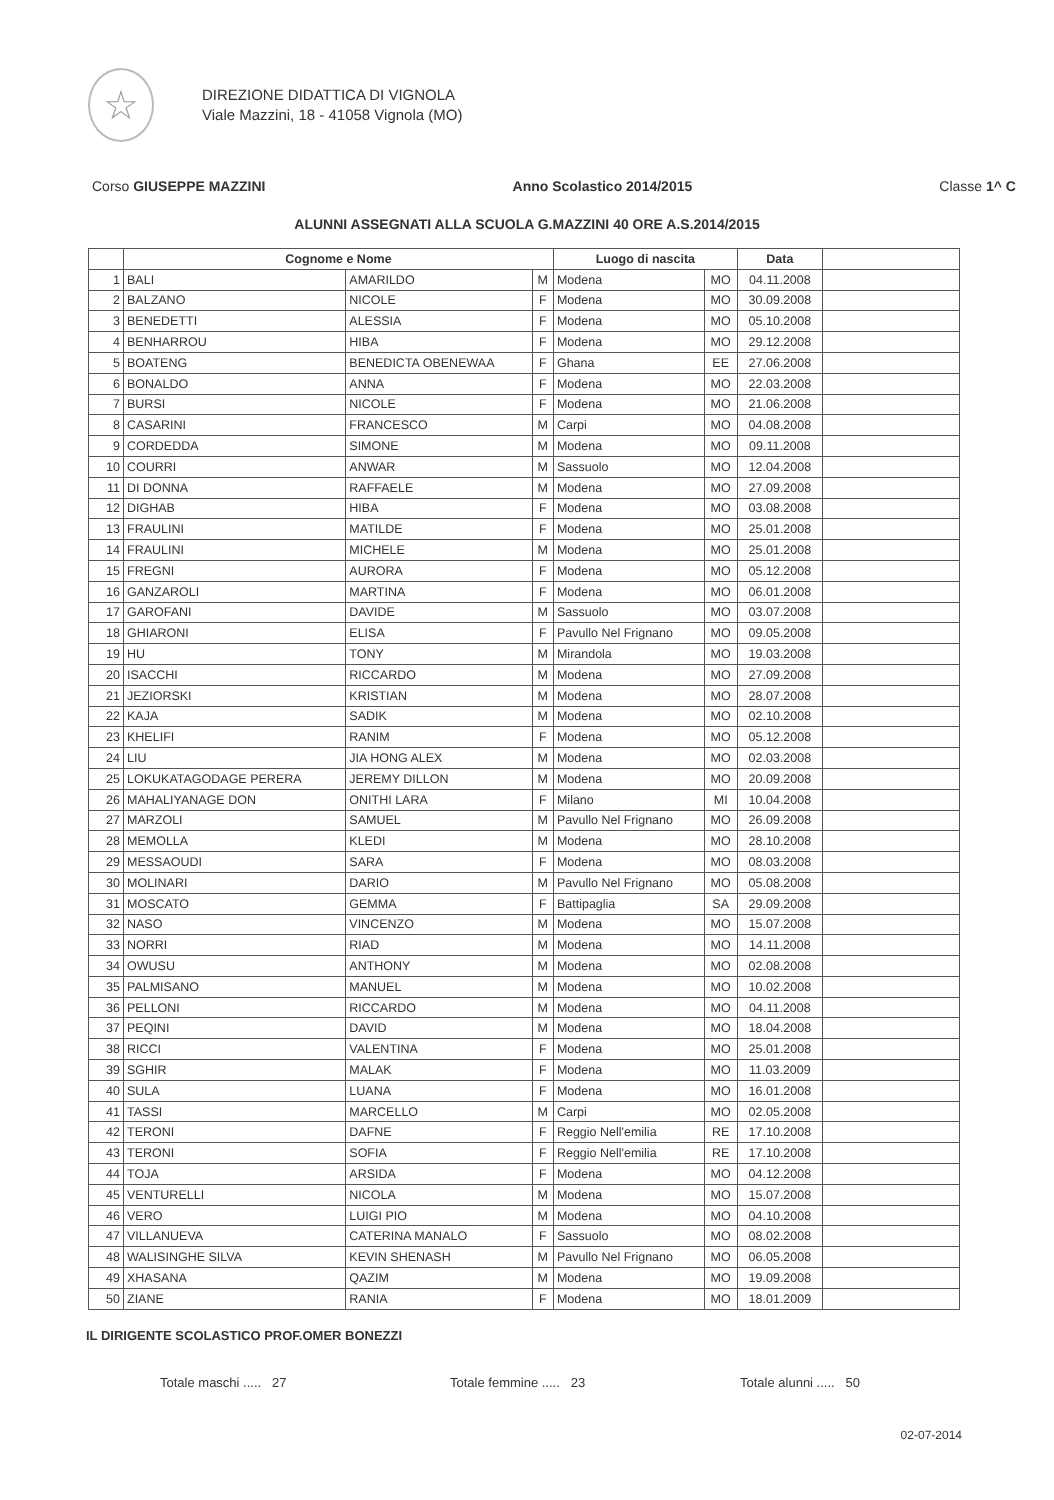☆
DIREZIONE DIDATTICA DI VIGNOLA
Viale Mazzini, 18 - 41058 Vignola (MO)
Corso GIUSEPPE MAZZINI Anno Scolastico 2014/2015 Classe 1^ C
ALUNNI ASSEGNATI ALLA SCUOLA G.MAZZINI 40 ORE A.S.2014/2015
| | Cognome e Nome | | | Luogo di nascita | | Data | |
| --- | --- | --- | --- | --- | --- | --- | --- |
| 1 | BALI | AMARILDO | M | Modena | MO | 04.11.2008 | |
| 2 | BALZANO | NICOLE | F | Modena | MO | 30.09.2008 | |
| 3 | BENEDETTI | ALESSIA | F | Modena | MO | 05.10.2008 | |
| 4 | BENHARROU | HIBA | F | Modena | MO | 29.12.2008 | |
| 5 | BOATENG | BENEDICTA OBENEWAA | F | Ghana | EE | 27.06.2008 | |
| 6 | BONALDO | ANNA | F | Modena | MO | 22.03.2008 | |
| 7 | BURSI | NICOLE | F | Modena | MO | 21.06.2008 | |
| 8 | CASARINI | FRANCESCO | M | Carpi | MO | 04.08.2008 | |
| 9 | CORDEDDA | SIMONE | M | Modena | MO | 09.11.2008 | |
| 10 | COURRI | ANWAR | M | Sassuolo | MO | 12.04.2008 | |
| 11 | DI DONNA | RAFFAELE | M | Modena | MO | 27.09.2008 | |
| 12 | DIGHAB | HIBA | F | Modena | MO | 03.08.2008 | |
| 13 | FRAULINI | MATILDE | F | Modena | MO | 25.01.2008 | |
| 14 | FRAULINI | MICHELE | M | Modena | MO | 25.01.2008 | |
| 15 | FREGNI | AURORA | F | Modena | MO | 05.12.2008 | |
| 16 | GANZAROLI | MARTINA | F | Modena | MO | 06.01.2008 | |
| 17 | GAROFANI | DAVIDE | M | Sassuolo | MO | 03.07.2008 | |
| 18 | GHIARONI | ELISA | F | Pavullo Nel Frignano | MO | 09.05.2008 | |
| 19 | HU | TONY | M | Mirandola | MO | 19.03.2008 | |
| 20 | ISACCHI | RICCARDO | M | Modena | MO | 27.09.2008 | |
| 21 | JEZIORSKI | KRISTIAN | M | Modena | MO | 28.07.2008 | |
| 22 | KAJA | SADIK | M | Modena | MO | 02.10.2008 | |
| 23 | KHELIFI | RANIM | F | Modena | MO | 05.12.2008 | |
| 24 | LIU | JIA HONG ALEX | M | Modena | MO | 02.03.2008 | |
| 25 | LOKUKATAGODAGE PERERA | JEREMY DILLON | M | Modena | MO | 20.09.2008 | |
| 26 | MAHALIYANAGE DON | ONITHI LARA | F | Milano | MI | 10.04.2008 | |
| 27 | MARZOLI | SAMUEL | M | Pavullo Nel Frignano | MO | 26.09.2008 | |
| 28 | MEMOLLA | KLEDI | M | Modena | MO | 28.10.2008 | |
| 29 | MESSAOUDI | SARA | F | Modena | MO | 08.03.2008 | |
| 30 | MOLINARI | DARIO | M | Pavullo Nel Frignano | MO | 05.08.2008 | |
| 31 | MOSCATO | GEMMA | F | Battipaglia | SA | 29.09.2008 | |
| 32 | NASO | VINCENZO | M | Modena | MO | 15.07.2008 | |
| 33 | NORRI | RIAD | M | Modena | MO | 14.11.2008 | |
| 34 | OWUSU | ANTHONY | M | Modena | MO | 02.08.2008 | |
| 35 | PALMISANO | MANUEL | M | Modena | MO | 10.02.2008 | |
| 36 | PELLONI | RICCARDO | M | Modena | MO | 04.11.2008 | |
| 37 | PEQINI | DAVID | M | Modena | MO | 18.04.2008 | |
| 38 | RICCI | VALENTINA | F | Modena | MO | 25.01.2008 | |
| 39 | SGHIR | MALAK | F | Modena | MO | 11.03.2009 | |
| 40 | SULA | LUANA | F | Modena | MO | 16.01.2008 | |
| 41 | TASSI | MARCELLO | M | Carpi | MO | 02.05.2008 | |
| 42 | TERONI | DAFNE | F | Reggio Nell'emilia | RE | 17.10.2008 | |
| 43 | TERONI | SOFIA | F | Reggio Nell'emilia | RE | 17.10.2008 | |
| 44 | TOJA | ARSIDA | F | Modena | MO | 04.12.2008 | |
| 45 | VENTURELLI | NICOLA | M | Modena | MO | 15.07.2008 | |
| 46 | VERO | LUIGI PIO | M | Modena | MO | 04.10.2008 | |
| 47 | VILLANUEVA | CATERINA MANALO | F | Sassuolo | MO | 08.02.2008 | |
| 48 | WALISINGHE SILVA | KEVIN SHENASH | M | Pavullo Nel Frignano | MO | 06.05.2008 | |
| 49 | XHASANA | QAZIM | M | Modena | MO | 19.09.2008 | |
| 50 | ZIANE | RANIA | F | Modena | MO | 18.01.2009 | |
IL DIRIGENTE SCOLASTICO PROF.OMER BONEZZI
Totale maschi ..... 27 Totale femmine ..... 23 Totale alunni ..... 50
02-07-2014